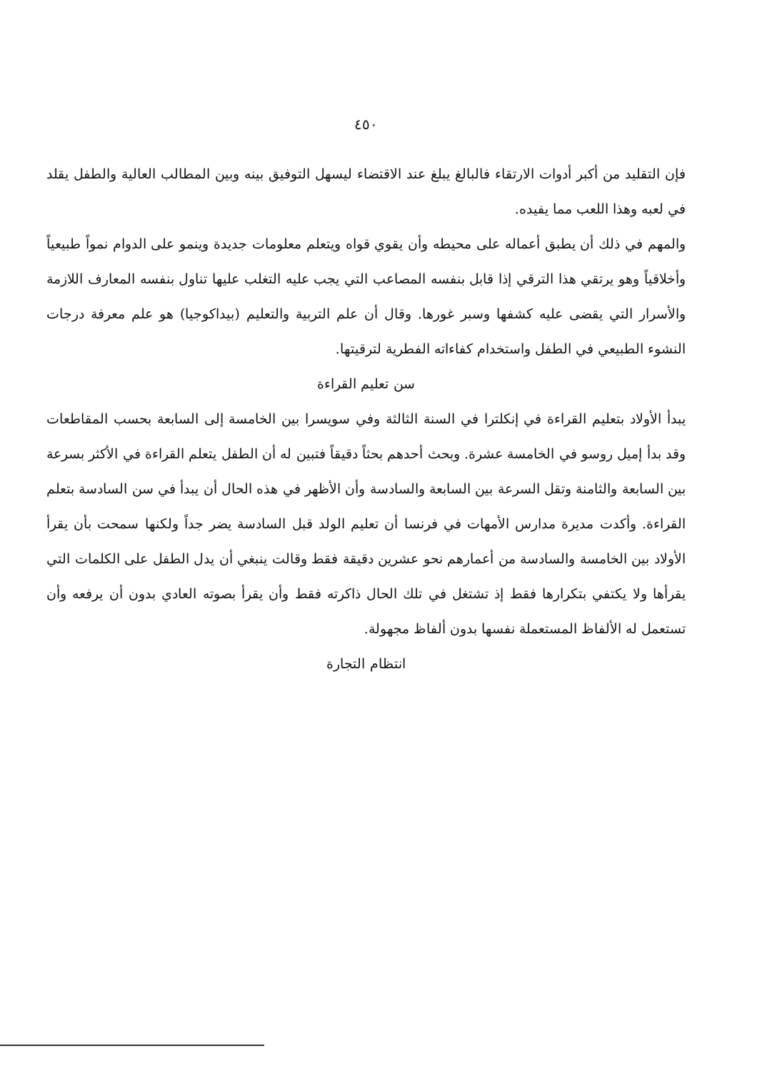٤٥٠
فإن التقليد من أكبر أدوات الارتقاء فالبالغ يبلغ عند الاقتضاء ليسهل التوفيق بينه وبين المطالب العالية والطفل يقلد في لعبه وهذا اللعب مما يفيده.
والمهم في ذلك أن يطبق أعماله على محيطه وأن يقوي قواه ويتعلم معلومات جديدة وينمو على الدوام نمواً طبيعياً وأخلاقياً وهو يرتقي هذا الترقي إذا قابل بنفسه المصاعب التي يجب عليه التغلب عليها تناول بنفسه المعارف اللازمة والأسرار التي يقضى عليه كشفها وسبر غورها. وقال أن علم التربية والتعليم (بيداكوجيا) هو علم معرفة درجات النشوء الطبيعي في الطفل واستخدام كفاءاته الفطرية لترقيتها.
سن تعليم القراءة
يبدأ الأولاد بتعليم القراءة في إنكلترا في السنة الثالثة وفي سويسرا بين الخامسة إلى السابعة بحسب المقاطعات وقد بدأ إميل روسو في الخامسة عشرة. وبحث أحدهم بحثاً دقيقاً فتبين له أن الطفل يتعلم القراءة في الأكثر بسرعة بين السابعة والثامنة وتقل السرعة بين السابعة والسادسة وأن الأظهر في هذه الحال أن يبدأ في سن السادسة بتعلم القراءة. وأكدت مديرة مدارس الأمهات في فرنسا أن تعليم الولد قبل السادسة يضر جداً ولكنها سمحت بأن يقرأ الأولاد بين الخامسة والسادسة من أعمارهم نحو عشرين دقيقة فقط وقالت ينبغي أن يدل الطفل على الكلمات التي يقرأها ولا يكتفي بتكرارها فقط إذ تشتغل في تلك الحال ذاكرته فقط وأن يقرأ بصوته العادي بدون أن يرفعه وأن تستعمل له الألفاظ المستعملة نفسها بدون ألفاظ مجهولة.
انتظام التجارة